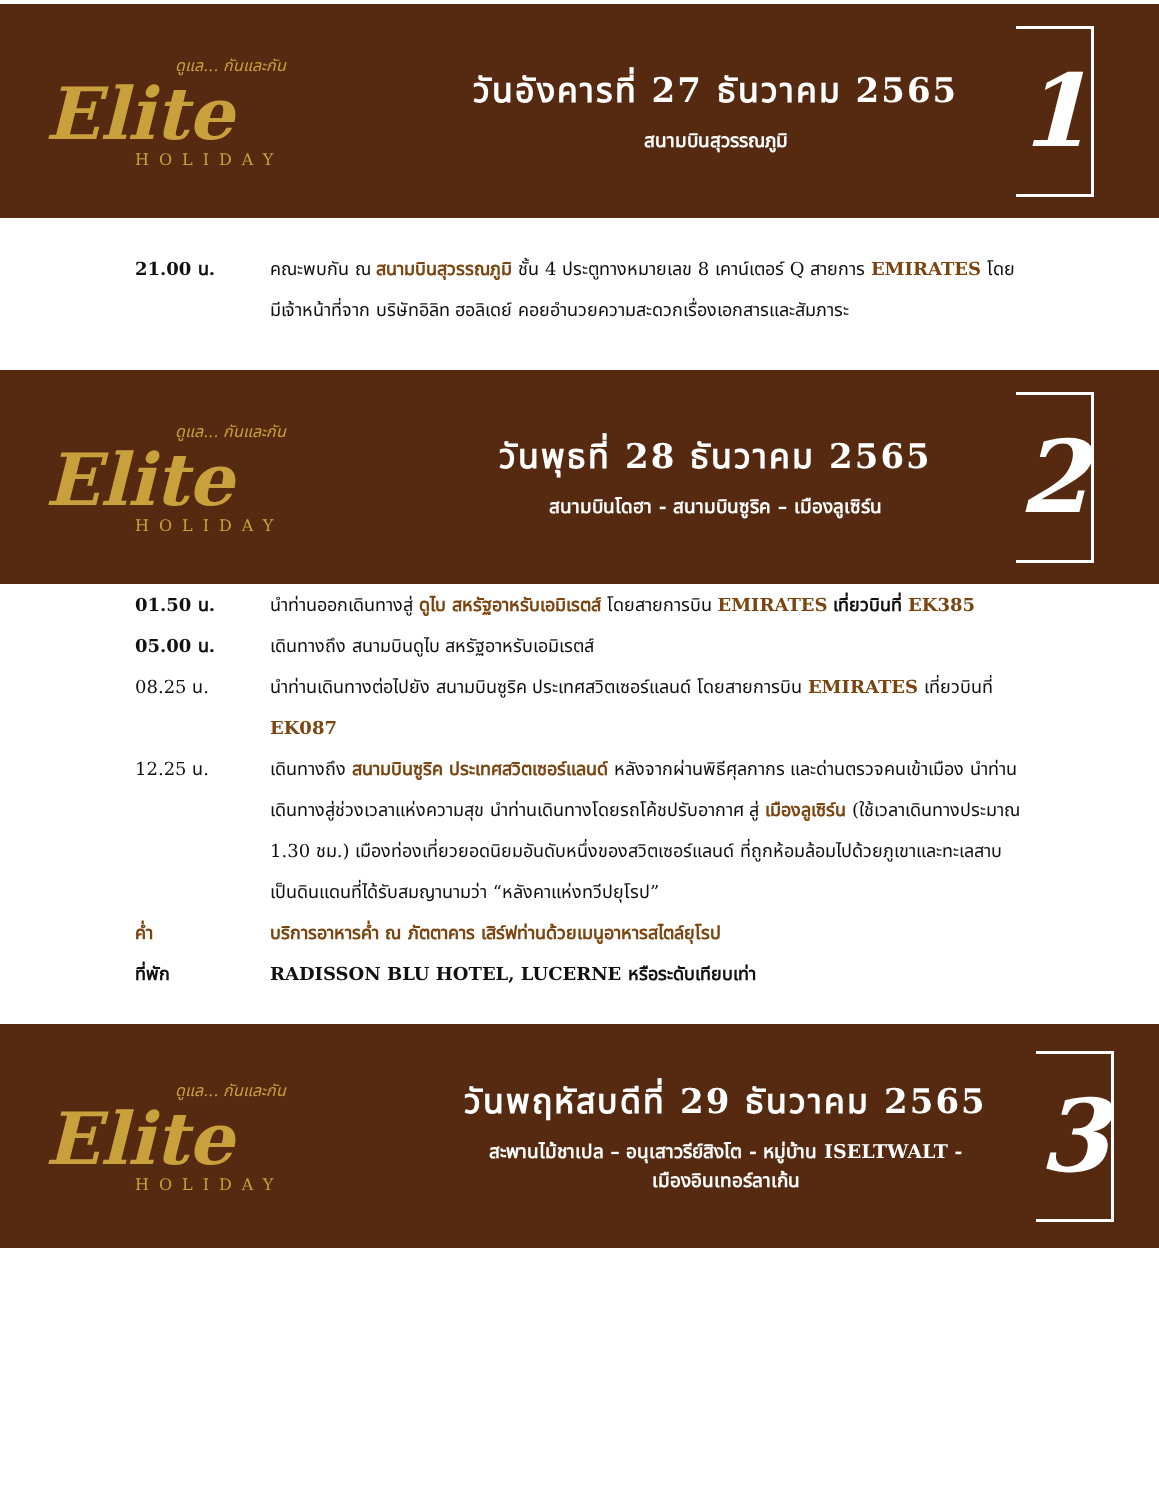ดูแล... กันและกัน
Elite
HOLIDAY
วันอังคารที่ 27 ธันวาคม 2565
สนามบินสุวรรณภูมิ
1
21.00 น. คณะพบกัน ณ สนามบินสุวรรณภูมิ ชั้น 4 ประตูทางหมายเลข 8 เคาน์เตอร์ Q สายการ EMIRATES โดยมีเจ้าหน้าที่จาก บริษัทอิลิท ฮอลิเดย์ คอยอำนวยความสะดวกเรื่องเอกสารและสัมภาระ
ดูแล... กันและกัน
Elite
HOLIDAY
วันพุธที่ 28 ธันวาคม 2565
สนามบินโดฮา - สนามบินซูริค – เมืองลูเซิร์น
2
01.50 น. นำท่านออกเดินทางสู่ ดูไบ สหรัฐอาหรับเอมิเรตส์ โดยสายการบิน EMIRATES เที่ยวบินที่ EK385
05.00 น. เดินทางถึง สนามบินดูไบ สหรัฐอาหรับเอมิเรตส์
08.25 น. นำท่านเดินทางต่อไปยัง สนามบินซูริค ประเทศสวิตเซอร์แลนด์ โดยสายการบิน EMIRATES เที่ยวบินที่ EK087
12.25 น. เดินทางถึง สนามบินซูริค ประเทศสวิตเซอร์แลนด์ หลังจากผ่านพิธีศุลกากร และด่านตรวจคนเข้าเมือง นำท่านเดินทางสู่ช่วงเวลาแห่งความสุข นำท่านเดินทางโดยรถโค้ชปรับอากาศ สู่ เมืองลูเซิร์น (ใช้เวลาเดินทางประมาณ 1.30 ชม.) เมืองท่องเที่ยวยอดนิยมอันดับหนึ่งของสวิตเซอร์แลนด์ ที่ถูกห้อมล้อมไปด้วยภูเขาและทะเลสาบ เป็นดินแดนที่ได้รับสมญานามว่า “หลังคาแห่งทวีปยุโรป”
ค่ำ บริการอาหารค่ำ ณ ภัตตาคาร เสิร์ฟท่านด้วยเมนูอาหารสไตล์ยุโรป
ที่พัก RADISSON BLU HOTEL, LUCERNE หรือระดับเทียบเท่า
ดูแล... กันและกัน
Elite
HOLIDAY
วันพฤหัสบดีที่ 29 ธันวาคม 2565
สะพานไม้ชาเปล – อนุเสาวรีย์สิงโต - หมู่บ้าน ISELTWALT -
เมืองอินเทอร์ลาเก้น
3